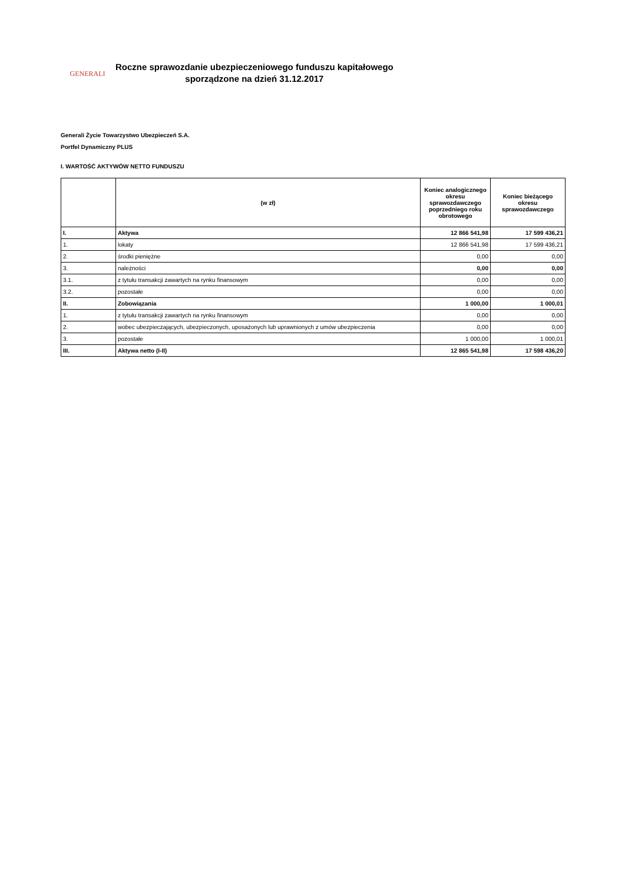GENERALI
Roczne sprawozdanie ubezpieczeniowego funduszu kapitałowego
sporządzone na dzień 31.12.2017
Generali Życie Towarzystwo Ubezpieczeń S.A.
Portfel Dynamiczny PLUS
I. WARTOŚĆ AKTYWÓW NETTO FUNDUSZU
| | (w zł) | Koniec analogicznego okresu sprawozdawczego poprzedniego roku obrotowego | Koniec bieżącego okresu sprawozdawczego |
| --- | --- | --- | --- |
| I. | Aktywa | 12 866 541,98 | 17 599 436,21 |
| 1. | lokaty | 12 866 541,98 | 17 599 436,21 |
| 2. | środki pieniężne | 0,00 | 0,00 |
| 3. | należności | 0,00 | 0,00 |
| 3.1. | z tytułu transakcji zawartych na rynku finansowym | 0,00 | 0,00 |
| 3.2. | pozostałe | 0,00 | 0,00 |
| II. | Zobowiązania | 1 000,00 | 1 000,01 |
| 1. | z tytułu transakcji zawartych na rynku finansowym | 0,00 | 0,00 |
| 2. | wobec ubezpieczających, ubezpieczonych, uposażonych lub uprawnionych z umów ubezpieczenia | 0,00 | 0,00 |
| 3. | pozostałe | 1 000,00 | 1 000,01 |
| III. | Aktywa netto (I-II) | 12 865 541,98 | 17 598 436,20 |